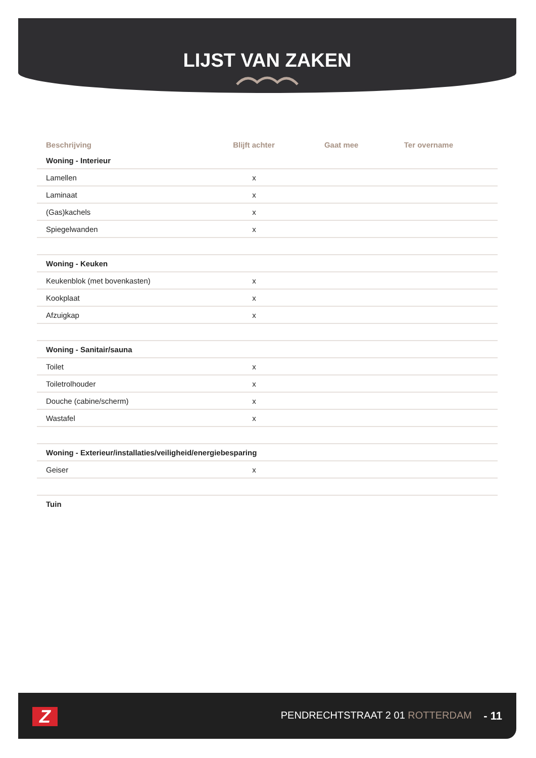LIJST VAN ZAKEN
| Beschrijving | Blijft achter | Gaat mee | Ter overname |
| --- | --- | --- | --- |
| Woning - Interieur | | | |
| Lamellen | x | | |
| Laminaat | x | | |
| (Gas)kachels | x | | |
| Spiegelwanden | x | | |
| Woning - Keuken | | | |
| Keukenblok (met bovenkasten) | x | | |
| Kookplaat | x | | |
| Afzuigkap | x | | |
| Woning - Sanitair/sauna | | | |
| Toilet | x | | |
| Toiletrolhouder | x | | |
| Douche (cabine/scherm) | x | | |
| Wastafel | x | | |
| Woning - Exterieur/installaties/veiligheid/energiebesparing | | | |
| Geiser | x | | |
| Tuin | | | |
Z PENDRECHTSTRAAT 2 01 ROTTERDAM - 11